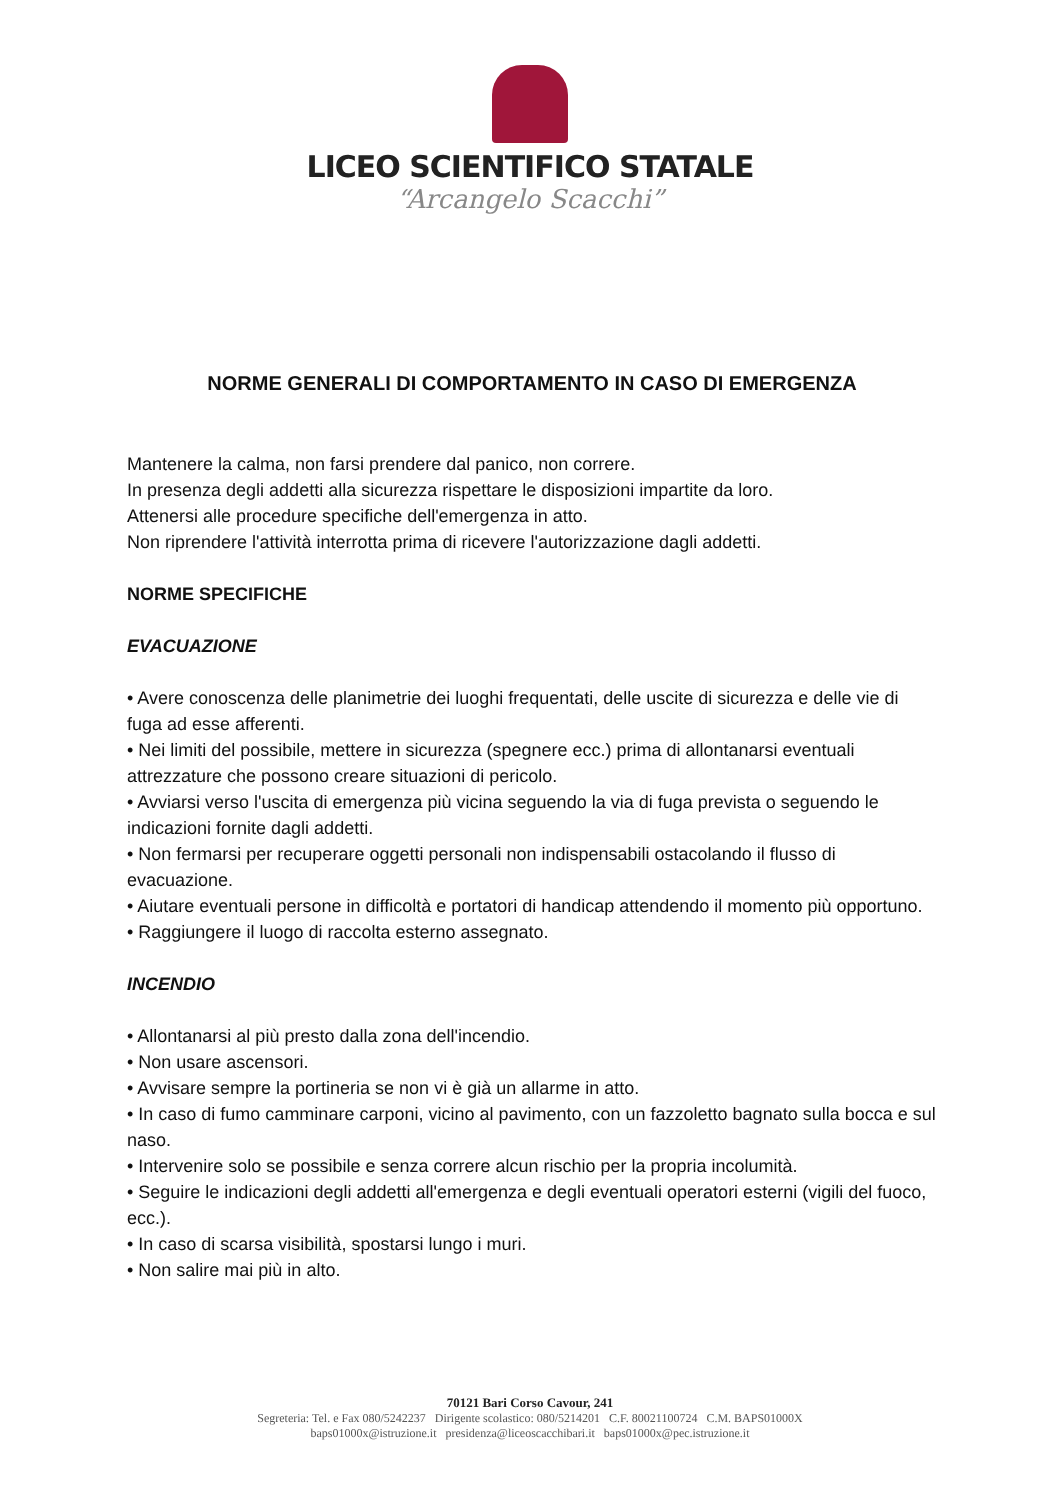LICEO SCIENTIFICO STATALE
“Arcangelo Scacchi”
NORME GENERALI DI COMPORTAMENTO IN CASO DI EMERGENZA
Mantenere la calma, non farsi prendere dal panico, non correre.
In presenza degli addetti alla sicurezza rispettare le disposizioni impartite da loro.
Attenersi alle procedure specifiche dell'emergenza in atto.
Non riprendere l'attività interrotta prima di ricevere l'autorizzazione dagli addetti.
NORME SPECIFICHE
EVACUAZIONE
• Avere conoscenza delle planimetrie dei luoghi frequentati, delle uscite di sicurezza e delle vie di fuga ad esse afferenti.
• Nei limiti del possibile, mettere in sicurezza (spegnere ecc.) prima di allontanarsi eventuali attrezzature che possono creare situazioni di pericolo.
• Avviarsi verso l'uscita di emergenza più vicina seguendo la via di fuga prevista o seguendo le indicazioni fornite dagli addetti.
• Non fermarsi per recuperare oggetti personali non indispensabili ostacolando il flusso di evacuazione.
• Aiutare eventuali persone in difficoltà e portatori di handicap attendendo il momento più opportuno.
• Raggiungere il luogo di raccolta esterno assegnato.
INCENDIO
• Allontanarsi al più presto dalla zona dell'incendio.
• Non usare ascensori.
• Avvisare sempre la portineria se non vi è già un allarme in atto.
• In caso di fumo camminare carponi, vicino al pavimento, con un fazzoletto bagnato sulla bocca e sul naso.
• Intervenire solo se possibile e senza correre alcun rischio per la propria incolumità.
• Seguire le indicazioni degli addetti all'emergenza e degli eventuali operatori esterni (vigili del fuoco, ecc.).
• In caso di scarsa visibilità, spostarsi lungo i muri.
• Non salire mai più in alto.
70121 Bari Corso Cavour, 241
Segreteria: Tel. e Fax 080/5242237 Dirigente scolastico: 080/5214201 C.F. 80021100724 C.M. BAPS01000X
baps01000x@istruzione.it presidenza@liceoscacchibari.it baps01000x@pec.istruzione.it